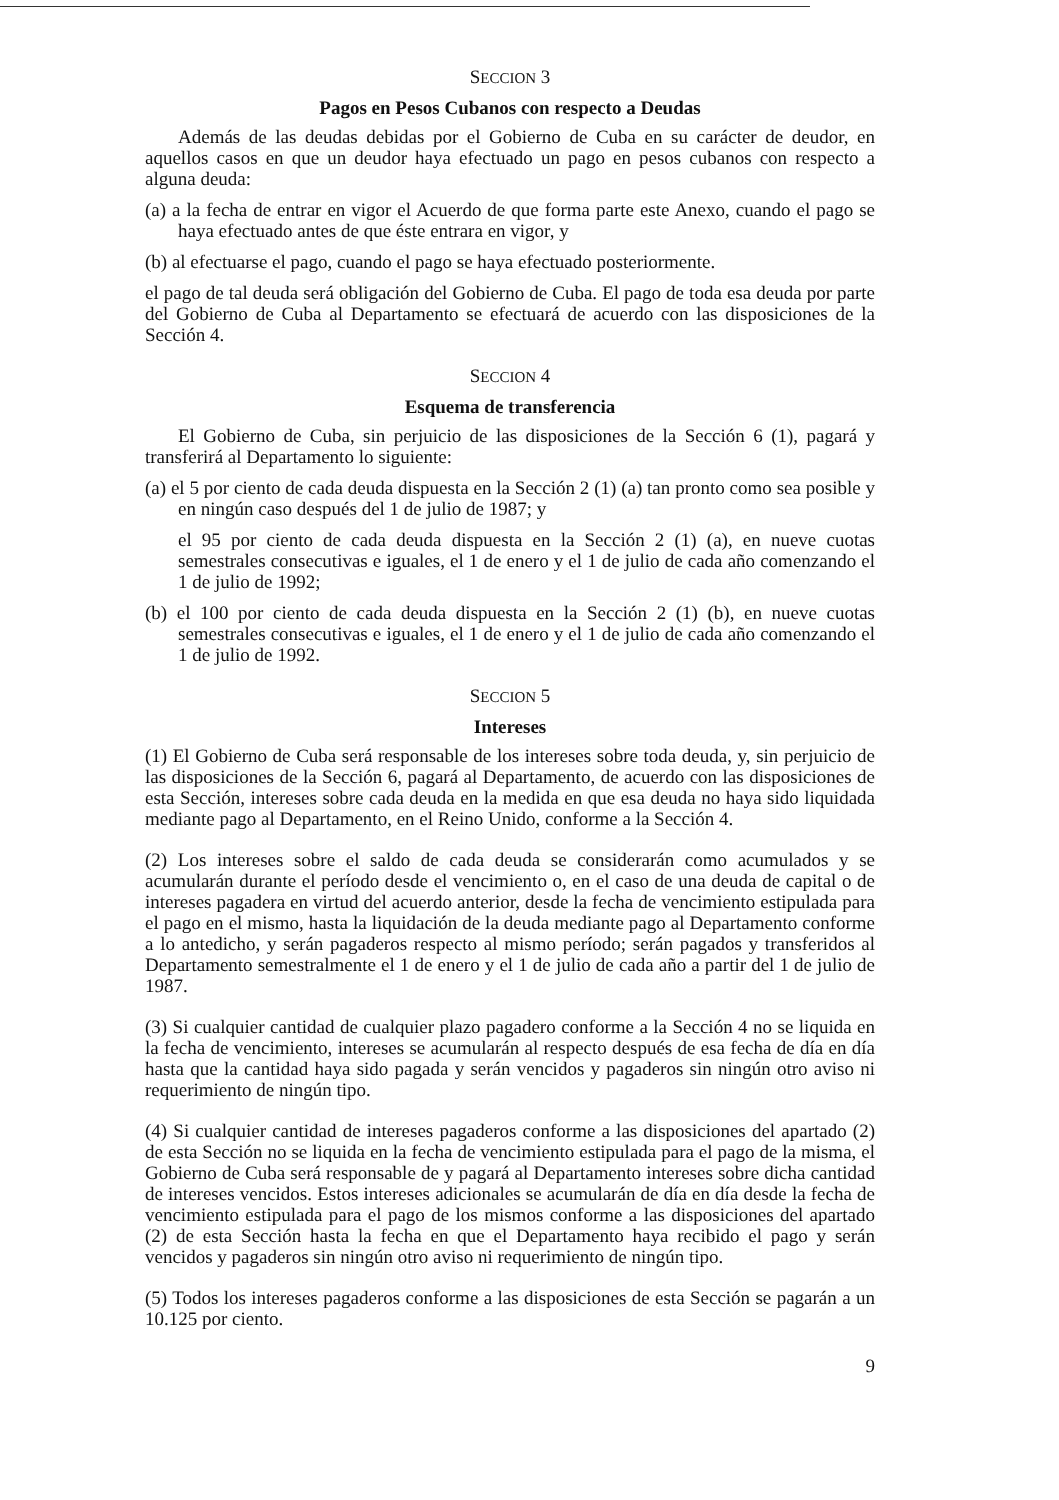SECCION 3
Pagos en Pesos Cubanos con respecto a Deudas
Además de las deudas debidas por el Gobierno de Cuba en su carácter de deudor, en aquellos casos en que un deudor haya efectuado un pago en pesos cubanos con respecto a alguna deuda:
(a) a la fecha de entrar en vigor el Acuerdo de que forma parte este Anexo, cuando el pago se haya efectuado antes de que éste entrara en vigor, y
(b) al efectuarse el pago, cuando el pago se haya efectuado posteriormente.
el pago de tal deuda será obligación del Gobierno de Cuba. El pago de toda esa deuda por parte del Gobierno de Cuba al Departamento se efectuará de acuerdo con las disposiciones de la Sección 4.
SECCION 4
Esquema de transferencia
El Gobierno de Cuba, sin perjuicio de las disposiciones de la Sección 6 (1), pagará y transferirá al Departamento lo siguiente:
(a) el 5 por ciento de cada deuda dispuesta en la Sección 2 (1) (a) tan pronto como sea posible y en ningún caso después del 1 de julio de 1987; y
el 95 por ciento de cada deuda dispuesta en la Sección 2 (1) (a), en nueve cuotas semestrales consecutivas e iguales, el 1 de enero y el 1 de julio de cada año comenzando el 1 de julio de 1992;
(b) el 100 por ciento de cada deuda dispuesta en la Sección 2 (1) (b), en nueve cuotas semestrales consecutivas e iguales, el 1 de enero y el 1 de julio de cada año comenzando el 1 de julio de 1992.
SECCION 5
Intereses
(1) El Gobierno de Cuba será responsable de los intereses sobre toda deuda, y, sin perjuicio de las disposiciones de la Sección 6, pagará al Departamento, de acuerdo con las disposiciones de esta Sección, intereses sobre cada deuda en la medida en que esa deuda no haya sido liquidada mediante pago al Departamento, en el Reino Unido, conforme a la Sección 4.
(2) Los intereses sobre el saldo de cada deuda se considerarán como acumulados y se acumularán durante el período desde el vencimiento o, en el caso de una deuda de capital o de intereses pagadera en virtud del acuerdo anterior, desde la fecha de vencimiento estipulada para el pago en el mismo, hasta la liquidación de la deuda mediante pago al Departamento conforme a lo antedicho, y serán pagaderos respecto al mismo período; serán pagados y transferidos al Departamento semestralmente el 1 de enero y el 1 de julio de cada año a partir del 1 de julio de 1987.
(3) Si cualquier cantidad de cualquier plazo pagadero conforme a la Sección 4 no se liquida en la fecha de vencimiento, intereses se acumularán al respecto después de esa fecha de día en día hasta que la cantidad haya sido pagada y serán vencidos y pagaderos sin ningún otro aviso ni requerimiento de ningún tipo.
(4) Si cualquier cantidad de intereses pagaderos conforme a las disposiciones del apartado (2) de esta Sección no se liquida en la fecha de vencimiento estipulada para el pago de la misma, el Gobierno de Cuba será responsable de y pagará al Departamento intereses sobre dicha cantidad de intereses vencidos. Estos intereses adicionales se acumularán de día en día desde la fecha de vencimiento estipulada para el pago de los mismos conforme a las disposiciones del apartado (2) de esta Sección hasta la fecha en que el Departamento haya recibido el pago y serán vencidos y pagaderos sin ningún otro aviso ni requerimiento de ningún tipo.
(5) Todos los intereses pagaderos conforme a las disposiciones de esta Sección se pagarán a un 10.125 por ciento.
9